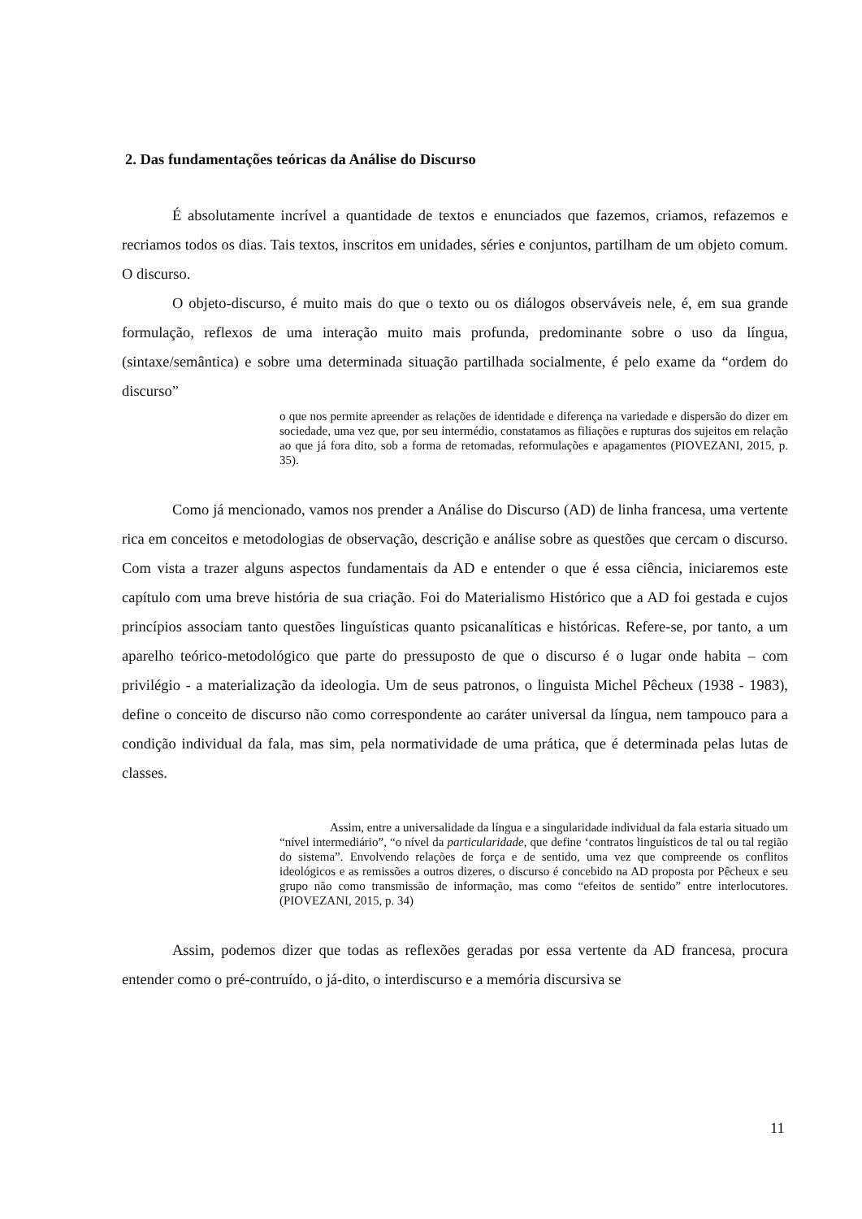2. Das fundamentações teóricas da Análise do Discurso
É absolutamente incrível a quantidade de textos e enunciados que fazemos, criamos, refazemos e recriamos todos os dias. Tais textos, inscritos em unidades, séries e conjuntos, partilham de um objeto comum. O discurso.
O objeto-discurso, é muito mais do que o texto ou os diálogos observáveis nele, é, em sua grande formulação, reflexos de uma interação muito mais profunda, predominante sobre o uso da língua, (sintaxe/semântica) e sobre uma determinada situação partilhada socialmente, é pelo exame da “ordem do discurso”
o que nos permite apreender as relações de identidade e diferença na variedade e dispersão do dizer em sociedade, uma vez que, por seu intermédio, constatamos as filiações e rupturas dos sujeitos em relação ao que já fora dito, sob a forma de retomadas, reformulações e apagamentos (PIOVEZANI, 2015, p. 35).
Como já mencionado, vamos nos prender a Análise do Discurso (AD) de linha francesa, uma vertente rica em conceitos e metodologias de observação, descrição e análise sobre as questões que cercam o discurso. Com vista a trazer alguns aspectos fundamentais da AD e entender o que é essa ciência, iniciaremos este capítulo com uma breve história de sua criação. Foi do Materialismo Histórico que a AD foi gestada e cujos princípios associam tanto questões linguísticas quanto psicanalíticas e históricas. Refere-se, por tanto, a um aparelho teórico-metodológico que parte do pressuposto de que o discurso é o lugar onde habita – com privilégio - a materialização da ideologia. Um de seus patronos, o linguista Michel Pêcheux (1938 - 1983), define o conceito de discurso não como correspondente ao caráter universal da língua, nem tampouco para a condição individual da fala, mas sim, pela normatividade de uma prática, que é determinada pelas lutas de classes.
Assim, entre a universalidade da língua e a singularidade individual da fala estaria situado um “nível intermediário”, “o nível da particularidade, que define ‘contratos linguísticos de tal ou tal região do sistema”. Envolvendo relações de força e de sentido, uma vez que compreende os conflitos ideológicos e as remissões a outros dizeres, o discurso é concebido na AD proposta por Pêcheux e seu grupo não como transmissão de informação, mas como “efeitos de sentido” entre interlocutores. (PIOVEZANI, 2015, p. 34)
Assim, podemos dizer que todas as reflexões geradas por essa vertente da AD francesa, procura entender como o pré-contruído, o já-dito, o interdiscurso e a memória discursiva se
11